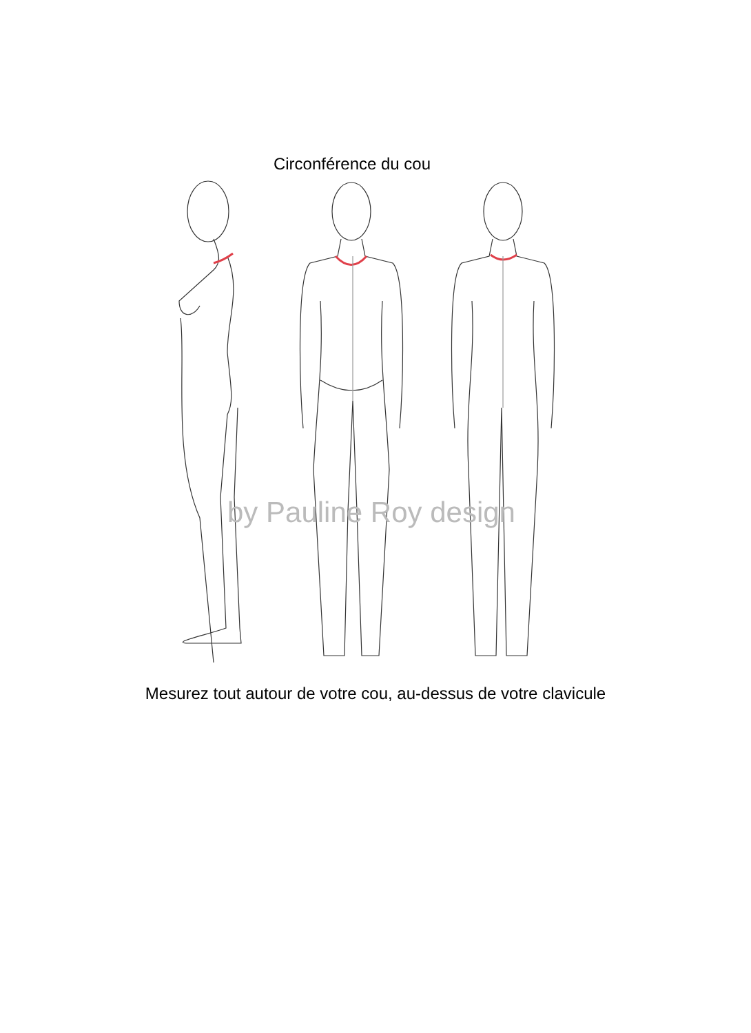Circonférence du cou
by Pauline Roy design
Mesurez tout autour de votre cou, au-dessus de votre clavicule